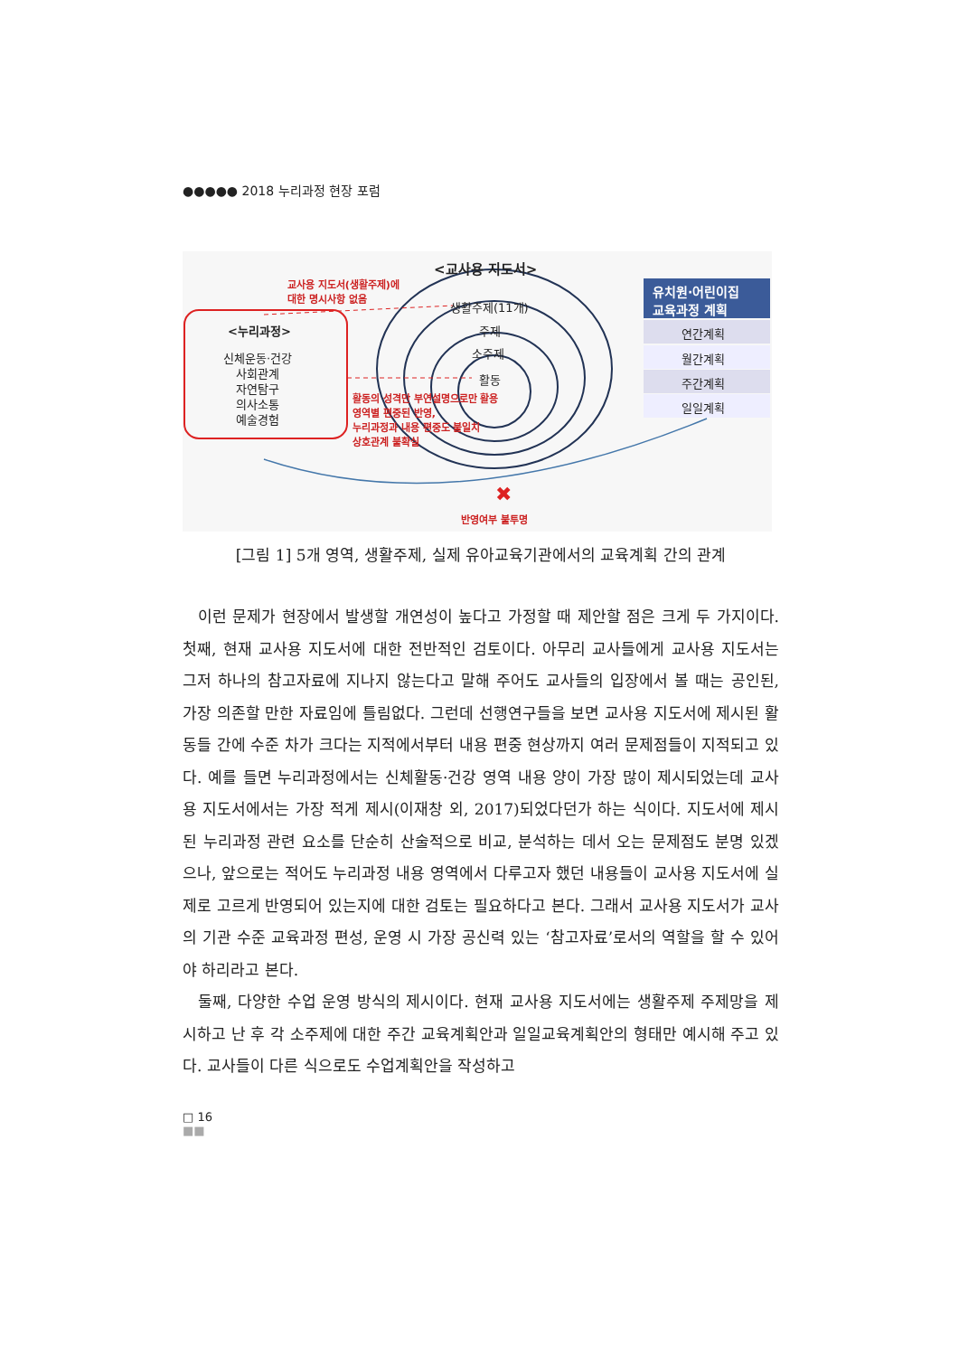●●●●● 2018 누리과정 현장 포럼
<교사용 지도서>
교사용 지도서(생활주제)에
대한 명시사항 없음
생활주제(11개)
주제
소주제
활동
유치원·어린이집
교육과정 계획
연간계획
월간계획
주간계획
일일계획
<누리과정>
신체운동·건강
사회관계
자연탐구
의사소통
예술경험
활동의 성격만 부연설명으로만 활용
영역별 편중된 반영,
누리과정과 내용 편중도 불일치
상호관계 불확실
✖
반영여부 불투명
[그림 1] 5개 영역, 생활주제, 실제 유아교육기관에서의 교육계획 간의 관계
이런 문제가 현장에서 발생할 개연성이 높다고 가정할 때 제안할 점은 크게 두 가지이다. 첫째, 현재 교사용 지도서에 대한 전반적인 검토이다. 아무리 교사들에게 교사용 지도서는 그저 하나의 참고자료에 지나지 않는다고 말해 주어도 교사들의 입장에서 볼 때는 공인된, 가장 의존할 만한 자료임에 틀림없다. 그런데 선행연구들을 보면 교사용 지도서에 제시된 활동들 간에 수준 차가 크다는 지적에서부터 내용 편중 현상까지 여러 문제점들이 지적되고 있다. 예를 들면 누리과정에서는 신체활동·건강 영역 내용 양이 가장 많이 제시되었는데 교사용 지도서에서는 가장 적게 제시(이재창 외, 2017)되었다던가 하는 식이다. 지도서에 제시된 누리과정 관련 요소를 단순히 산술적으로 비교, 분석하는 데서 오는 문제점도 분명 있겠으나, 앞으로는 적어도 누리과정 내용 영역에서 다루고자 했던 내용들이 교사용 지도서에 실제로 고르게 반영되어 있는지에 대한 검토는 필요하다고 본다. 그래서 교사용 지도서가 교사의 기관 수준 교육과정 편성, 운영 시 가장 공신력 있는 ‘참고자료’로서의 역할을 할 수 있어야 하리라고 본다.
둘째, 다양한 수업 운영 방식의 제시이다. 현재 교사용 지도서에는 생활주제 주제망을 제시하고 난 후 각 소주제에 대한 주간 교육계획안과 일일교육계획안의 형태만 예시해 주고 있다. 교사들이 다른 식으로도 수업계획안을 작성하고
□ 16
■■